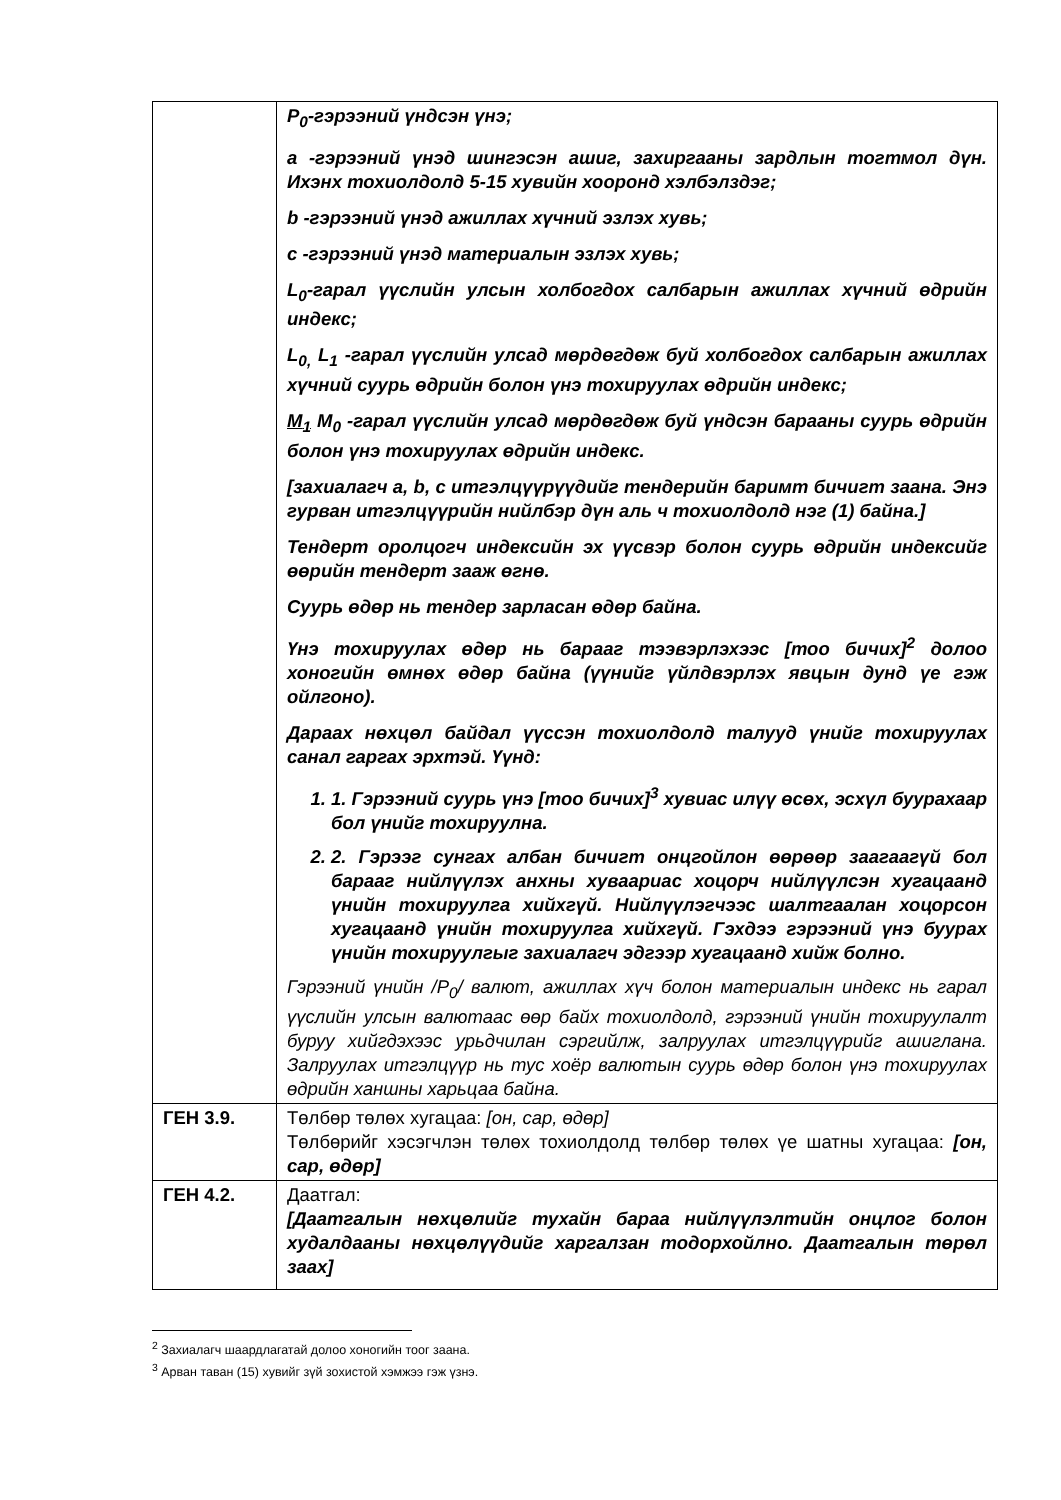| | P<sub>0</sub>-гэрээний үндсэн үнэ; a -гэрээний үнэд шингэсэн ашиг, захиргааны зардлын тогтмол дүн. Ихэнх тохиолдолд 5-15 хувийн хооронд хэлбэлздэг; b -гэрээний үнэд ажиллах хүчний эзлэх хувь; c -гэрээний үнэд материалын эзлэх хувь; L<sub>0</sub>-гарал үүслийн улсын холбогдох салбарын ажиллах хүчний өдрийн индекс; L<sub>0,</sub> L<sub>1</sub> -гарал үүслийн улсад мөрдөгдөж буй холбогдох салбарын ажиллах хүчний суурь өдрийн болон үнэ тохируулах өдрийн индекс; M<sub>1</sub> M<sub>0</sub> -гарал үүслийн улсад мөрдөгдөж буй үндсэн барааны суурь өдрийн болон үнэ тохируулах өдрийн индекс. [захиалагч a, b, c итгэлцүүрүүдийг тендерийн баримт бичигт заана. Энэ гурван итгэлцүүрийн нийлбэр дүн аль ч тохиолдолд нэг (1) байна.] Тендерт оролцогч индексийн эх үүсвэр болон суурь өдрийн индексийг өөрийн тендерт зааж өгнө. Суурь өдөр нь тендер зарласан өдөр байна. Үнэ тохируулах өдөр нь барааг тээвэрлэхээс [тоо бичих]<sup>2</sup> долоо хоногийн өмнөх өдөр байна (үүнийг үйлдвэрлэх явцын дунд үе гэж ойлгоно). Дараах нөхцөл байдал үүссэн тохиолдолд талууд үнийг тохируулах санал гаргах эрхтэй. Үүнд: 1. 1. Гэрээний суурь үнэ [тоо бичих]<sup>3</sup> хувиас илүү өсөх, эсхүл буурахаар бол үнийг тохируулна. 2. 2. Гэрээг сунгах албан бичигт онцгойлон өөрөөр заагаагүй бол барааг нийлүүлэх анхны хуваариас хоцорч нийлүүлсэн хугацаанд үнийн тохируулга хийхгүй. Нийлүүлэгчээс шалтгаалан хоцорсон хугацаанд үнийн тохируулга хийхгүй. Гэхдээ гэрээний үнэ буурах үнийн тохируулгыг захиалагч эдгээр хугацаанд хийж болно. Гэрээний үнийн /P<sub>0</sub>/ валют, ажиллах хүч болон материалын индекс нь гарал үүслийн улсын валютаас өөр байх тохиолдолд, гэрээний үнийн тохируулалт буруу хийгдэхээс урьдчилан сэргийлж, залруулах итгэлцүүрийг ашиглана. Залруулах итгэлцүүр нь тус хоёр валютын суурь өдөр болон үнэ тохируулах өдрийн ханшны харьцаа байна. |
| ГЕН 3.9. | Төлбөр төлөх хугацаа: [он, сар, өдөр] Төлбөрийг хэсэгчлэн төлөх тохиолдолд төлбөр төлөх үе шатны хугацаа: [он, сар, өдөр] |
| ГЕН 4.2. | Даатгал: [Даатгалын нөхцөлийг тухайн бараа нийлүүлэлтийн онцлог болон худалдааны нөхцөлүүдийг харгалзан тодорхойлно. Даатгалын төрөл заах] |
<sup>2</sup> Захиалагч шаардлагатай долоо хоногийн тоог заана.
<sup>3</sup> Арван таван (15) хувийг зүй зохистой хэмжээ гэж үзнэ.